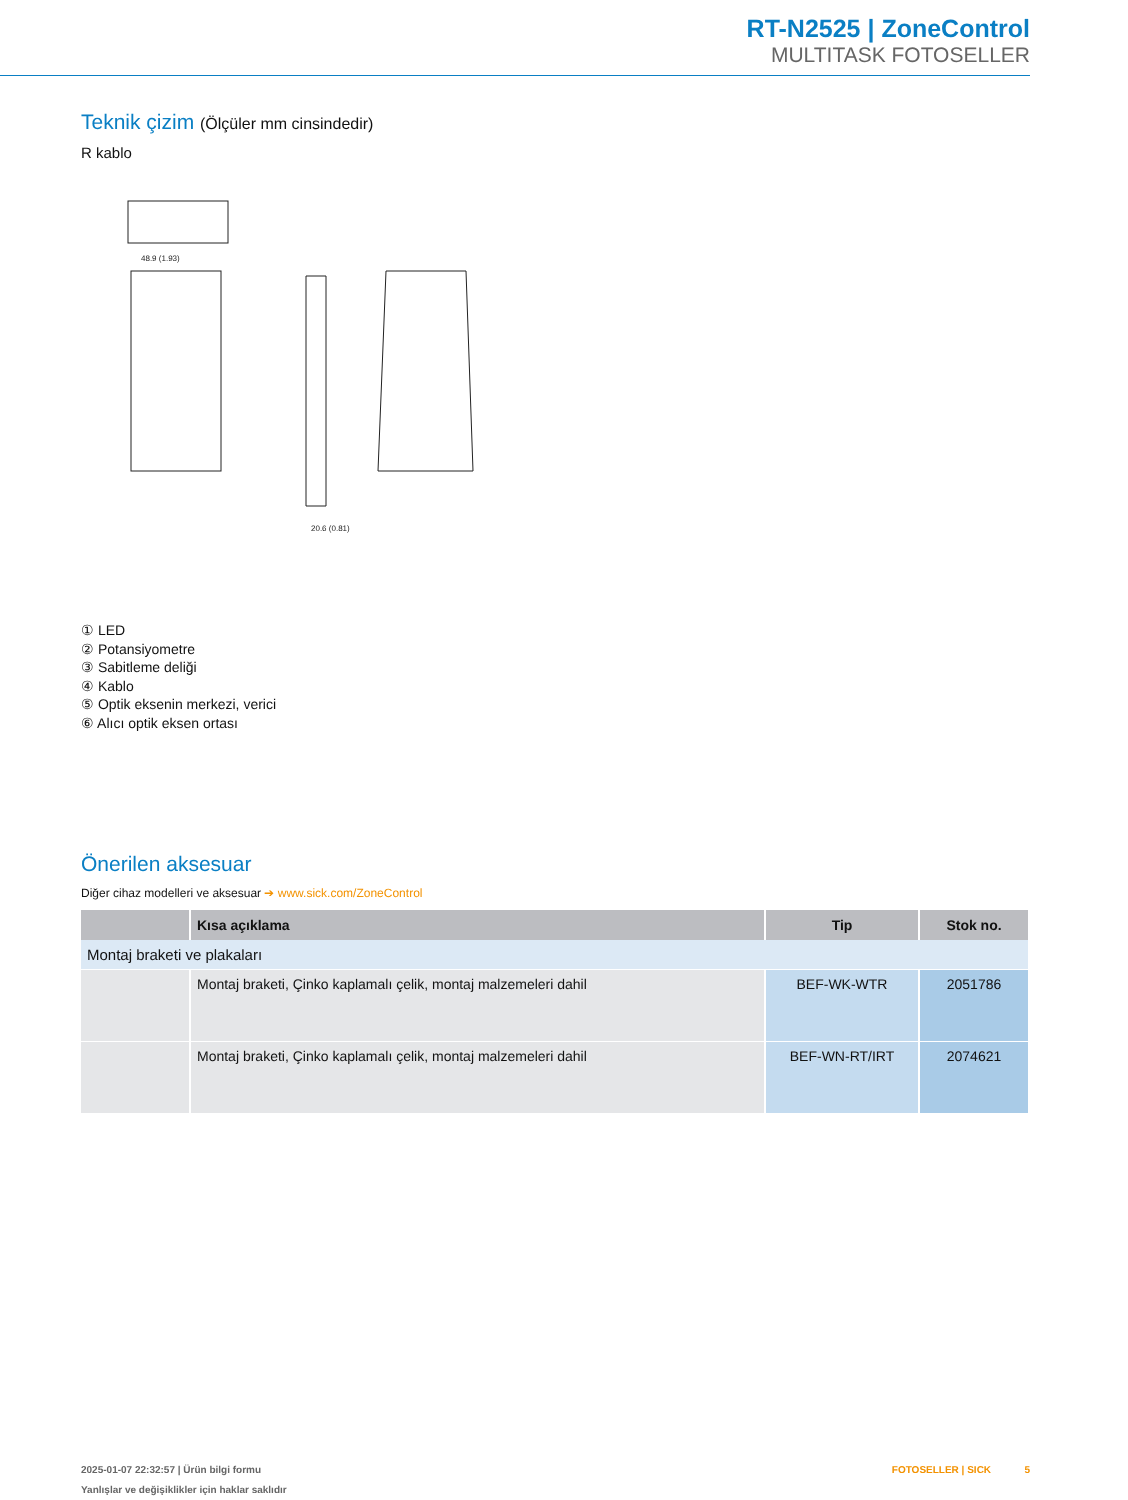RT-N2525 | ZoneControl
MULTITASK FOTOSELLER
Teknik çizim (Ölçüler mm cinsindedir)
R kablo
48.9 (1.93)
20.6 (0.81)
① LED
② Potansiyometre
③ Sabitleme deliği
④ Kablo
⑤ Optik eksenin merkezi, verici
⑥ Alıcı optik eksen ortası
Önerilen aksesuar
Diğer cihaz modelleri ve aksesuar ➔ www.sick.com/ZoneControl
| | Kısa açıklama | Tip | Stok no. |
| --- | --- | --- | --- |
| Montaj braketi ve plakaları | | | |
| | Montaj braketi, Çinko kaplamalı çelik, montaj malzemeleri dahil | BEF-WK-WTR | 2051786 |
| | Montaj braketi, Çinko kaplamalı çelik, montaj malzemeleri dahil | BEF-WN-RT/IRT | 2074621 |
2025-01-07 22:32:57 | Ürün bilgi formu FOTOSELLER | SICK 5
Yanlışlar ve değişiklikler için haklar saklıdır